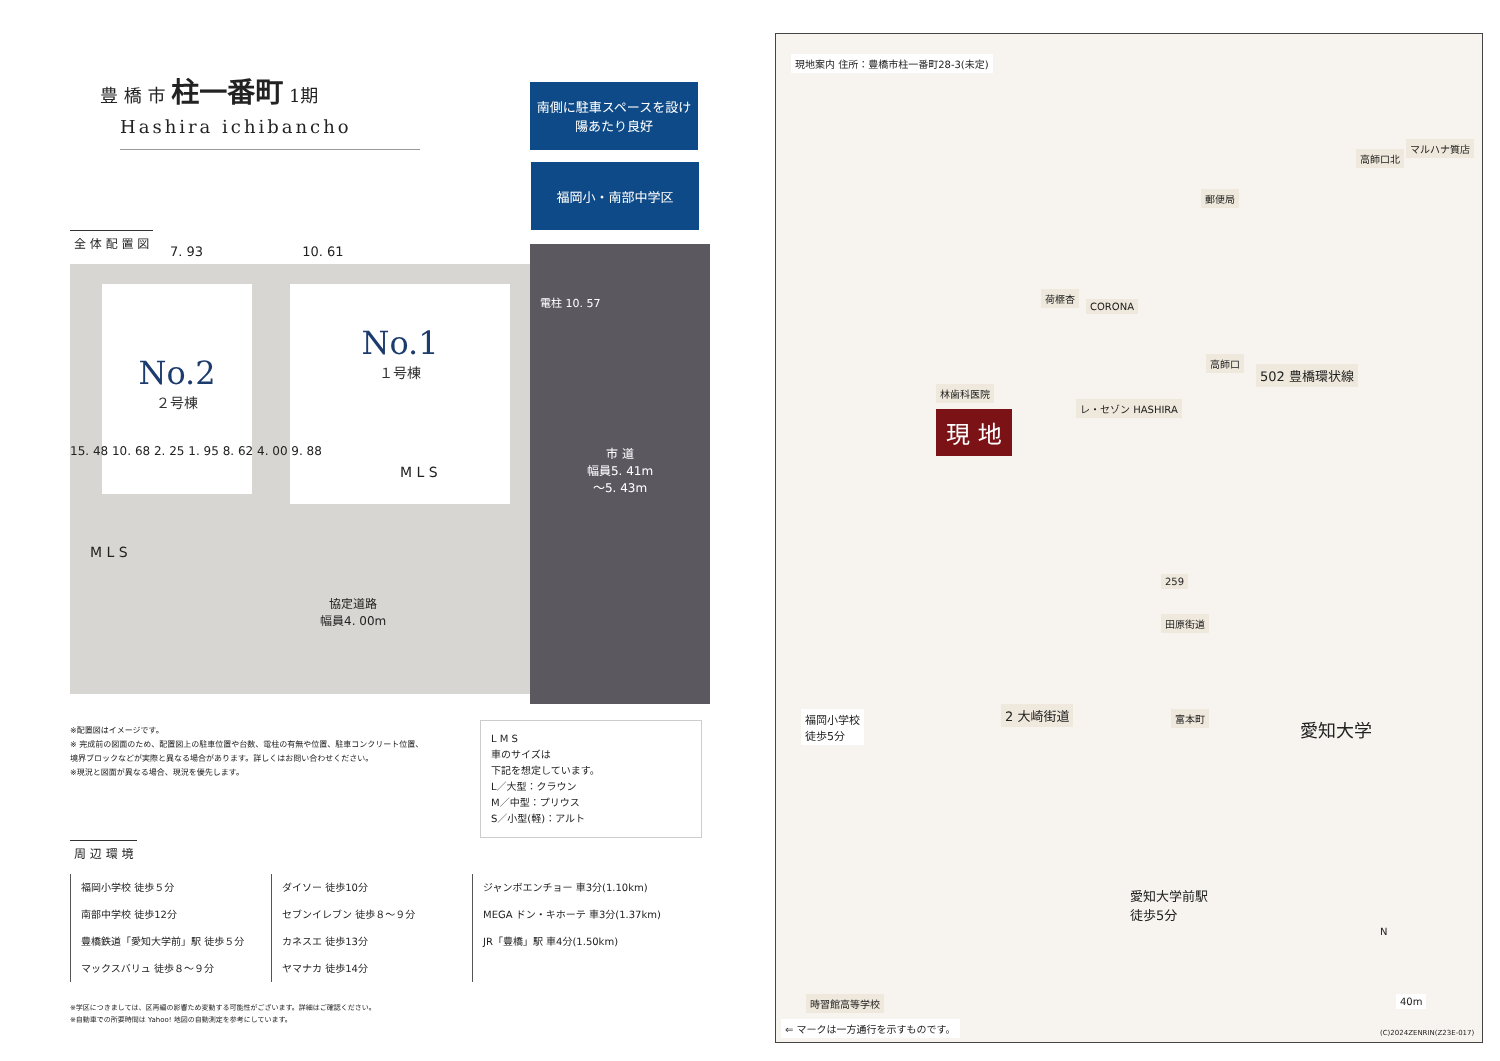豊 橋 市 柱一番町 1期
Hashira ichibancho
全 体 配 置 図
市 道
幅員5. 41m
～5. 43m
No.2
２号棟
No.1
１号棟
協定道路
幅員4. 00m
7. 93 10. 61
電柱 10. 57
15. 48 10. 68 2. 25 1. 95 8. 62 4. 00 9. 88
M L S
M L S
※配置図はイメージです。
※ 完成前の図面のため、配置図上の駐車位置や台数、電柱の有無や位置、駐車コンクリート位置、
境界ブロックなどが実際と異なる場合があります。詳しくはお問い合わせください。
※現況と図面が異なる場合、現況を優先します。
L M S
車のサイズは
下記を想定しています。
L／大型：クラウン
M／中型：プリウス
S／小型(軽)：アルト
周 辺 環 境
福岡小学校 徒歩５分
南部中学校 徒歩12分
豊橋鉄道「愛知大学前」駅 徒歩５分
マックスバリュ 徒歩８～９分
ダイソー 徒歩10分
セブンイレブン 徒歩８～９分
カネスエ 徒歩13分
ヤマナカ 徒歩14分
ジャンボエンチョー 車3分(1.10km)
MEGA ドン・キホーテ 車3分(1.37km)
JR「豊橋」駅 車4分(1.50km)
※学区につきましては、区再編の影響ため変動する可能性がございます。詳細はご確認ください。
※自動車での所要時間は Yahoo! 地図の自動測定を参考にしています。
南側に駐車スペースを設け
陽あたり良好
福岡小・南部中学区
現地案内 住所：豊橋市柱一番町28-3(未定)
マルハナ質店
高師口北
郵便局
荷榧杏
CORONA
林歯科医院
レ・セゾン HASHIRA
現 地
高師口
502 豊橋環状線
259
田原街道
2 大崎街道 富本町 愛知大学 福岡小学校
徒歩5分
愛知大学前駅
徒歩5分
N
40m 時習館高等学校
⇐ マークは一方通行を示すものです。
(C)2024ZENRIN(Z23E-017)